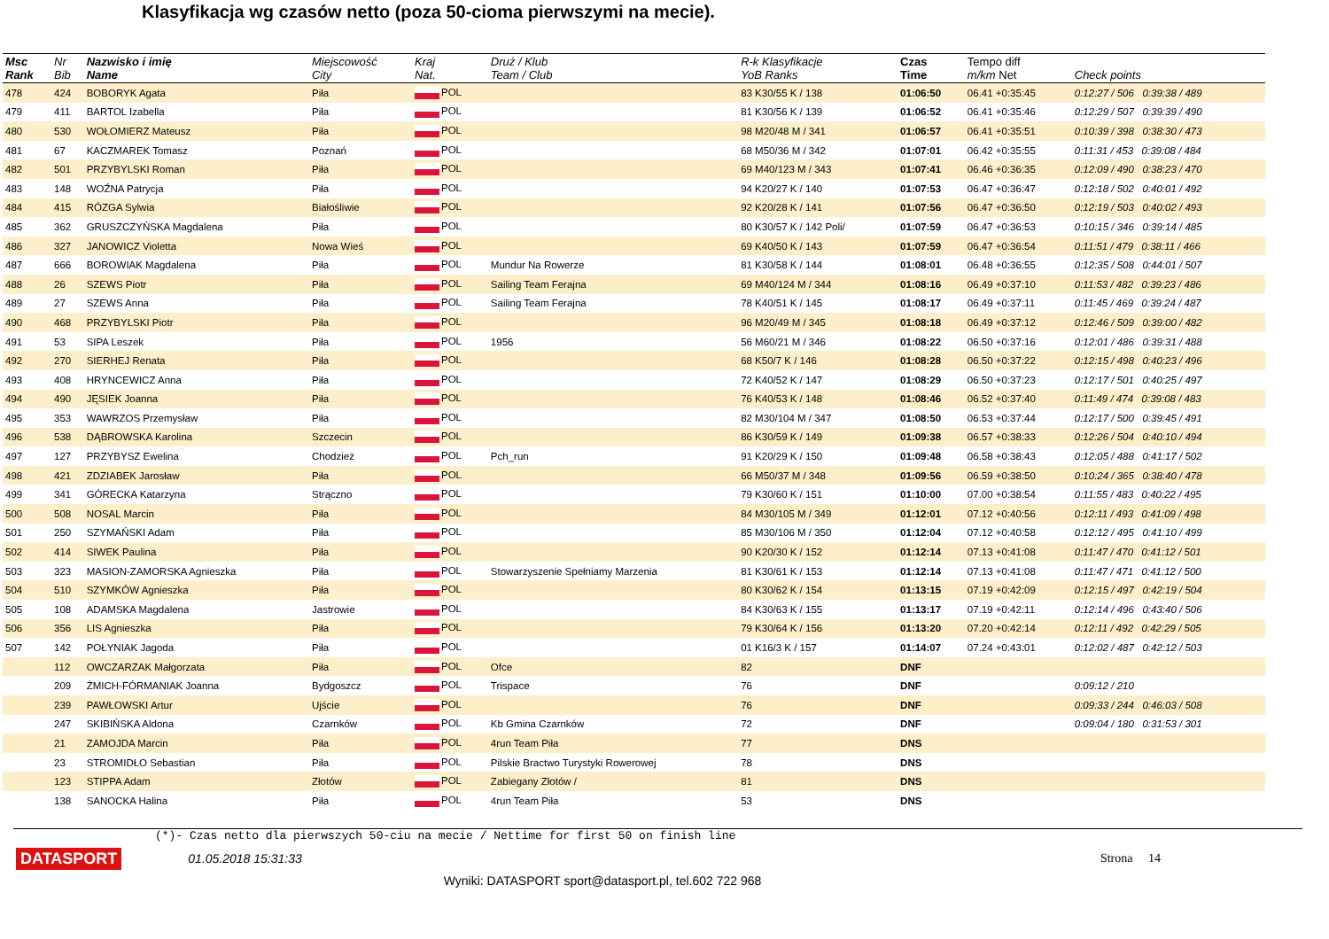Klasyfikacja wg czasów netto (poza 50-cioma pierwszymi na mecie).
| Msc Rank | Nr Bib | Nazwisko i imię Name | Miejscowość City | Kraj Nat. | Druż / Klub Team / Club | R-k Klasyfikacje YoB Ranks | Czas Time | Tempo diff m/km Net | Check points |
| --- | --- | --- | --- | --- | --- | --- | --- | --- | --- |
| 478 | 424 | BOBORYK Agata | Piła | POL | | 83 K30/55 K / 138 | 01:06:50 | 06.41 +0:35:45 | 0:12:27 / 506 0:39:38 / 489 |
| 479 | 411 | BARTOL Izabella | Piła | POL | | 81 K30/56 K / 139 | 01:06:52 | 06.41 +0:35:46 | 0:12:29 / 507 0:39:39 / 490 |
| 480 | 530 | WOŁOMIERZ Mateusz | Piła | POL | | 98 M20/48 M / 341 | 01:06:57 | 06.41 +0:35:51 | 0:10:39 / 398 0:38:30 / 473 |
| 481 | 67 | KACZMAREK Tomasz | Poznań | POL | | 68 M50/36 M / 342 | 01:07:01 | 06.42 +0:35:55 | 0:11:31 / 453 0:39:08 / 484 |
| 482 | 501 | PRZYBYLSKI Roman | Piła | POL | | 69 M40/123 M / 343 | 01:07:41 | 06.46 +0:36:35 | 0:12:09 / 490 0:38:23 / 470 |
| 483 | 148 | WOŹNA Patrycja | Piła | POL | | 94 K20/27 K / 140 | 01:07:53 | 06.47 +0:36:47 | 0:12:18 / 502 0:40:01 / 492 |
| 484 | 415 | RÓZGA Sylwia | Białośliwie | POL | | 92 K20/28 K / 141 | 01:07:56 | 06.47 +0:36:50 | 0:12:19 / 503 0:40:02 / 493 |
| 485 | 362 | GRUSZCZYŃSKA Magdalena | Piła | POL | | 80 K30/57 K / 142 Poli/ | 01:07:59 | 06.47 +0:36:53 | 0:10:15 / 346 0:39:14 / 485 |
| 486 | 327 | JANOWICZ Violetta | Nowa Wieś | POL | | 69 K40/50 K / 143 | 01:07:59 | 06.47 +0:36:54 | 0:11:51 / 479 0:38:11 / 466 |
| 487 | 666 | BOROWIAK Magdalena | Piła | POL | Mundur Na Rowerze | 81 K30/58 K / 144 | 01:08:01 | 06.48 +0:36:55 | 0:12:35 / 508 0:44:01 / 507 |
| 488 | 26 | SZEWS Piotr | Piła | POL | Sailing Team Ferajna | 69 M40/124 M / 344 | 01:08:16 | 06.49 +0:37:10 | 0:11:53 / 482 0:39:23 / 486 |
| 489 | 27 | SZEWS Anna | Piła | POL | Sailing Team Ferajna | 78 K40/51 K / 145 | 01:08:17 | 06.49 +0:37:11 | 0:11:45 / 469 0:39:24 / 487 |
| 490 | 468 | PRZYBYLSKI Piotr | Piła | POL | | 96 M20/49 M / 345 | 01:08:18 | 06.49 +0:37:12 | 0:12:46 / 509 0:39:00 / 482 |
| 491 | 53 | SIPA Leszek | Piła | POL | 1956 | 56 M60/21 M / 346 | 01:08:22 | 06.50 +0:37:16 | 0:12:01 / 486 0:39:31 / 488 |
| 492 | 270 | SIERHEJ Renata | Piła | POL | | 68 K50/7 K / 146 | 01:08:28 | 06.50 +0:37:22 | 0:12:15 / 498 0:40:23 / 496 |
| 493 | 408 | HRYNCEWICZ Anna | Piła | POL | | 72 K40/52 K / 147 | 01:08:29 | 06.50 +0:37:23 | 0:12:17 / 501 0:40:25 / 497 |
| 494 | 490 | JĘSIEK Joanna | Piła | POL | | 76 K40/53 K / 148 | 01:08:46 | 06.52 +0:37:40 | 0:11:49 / 474 0:39:08 / 483 |
| 495 | 353 | WAWRZOS Przemysław | Piła | POL | | 82 M30/104 M / 347 | 01:08:50 | 06.53 +0:37:44 | 0:12:17 / 500 0:39:45 / 491 |
| 496 | 538 | DĄBROWSKA Karolina | Szczecin | POL | | 86 K30/59 K / 149 | 01:09:38 | 06.57 +0:38:33 | 0:12:26 / 504 0:40:10 / 494 |
| 497 | 127 | PRZYBYSZ Ewelina | Chodzież | POL | Pch_run | 91 K20/29 K / 150 | 01:09:48 | 06.58 +0:38:43 | 0:12:05 / 488 0:41:17 / 502 |
| 498 | 421 | ZDZIABEK Jarosław | Piła | POL | | 66 M50/37 M / 348 | 01:09:56 | 06.59 +0:38:50 | 0:10:24 / 365 0:38:40 / 478 |
| 499 | 341 | GÓRECKA Katarzyna | Strączno | POL | | 79 K30/60 K / 151 | 01:10:00 | 07.00 +0:38:54 | 0:11:55 / 483 0:40:22 / 495 |
| 500 | 508 | NOSAL Marcin | Piła | POL | | 84 M30/105 M / 349 | 01:12:01 | 07.12 +0:40:56 | 0:12:11 / 493 0:41:09 / 498 |
| 501 | 250 | SZYMAŃSKI Adam | Piła | POL | | 85 M30/106 M / 350 | 01:12:04 | 07.12 +0:40:58 | 0:12:12 / 495 0:41:10 / 499 |
| 502 | 414 | SIWEK Paulina | Piła | POL | | 90 K20/30 K / 152 | 01:12:14 | 07.13 +0:41:08 | 0:11:47 / 470 0:41:12 / 501 |
| 503 | 323 | MASION-ZAMORSKA Agnieszka | Piła | POL | Stowarzyszenie Spełniamy Marzenia | 81 K30/61 K / 153 | 01:12:14 | 07.13 +0:41:08 | 0:11:47 / 471 0:41:12 / 500 |
| 504 | 510 | SZYMKÓW Agnieszka | Piła | POL | | 80 K30/62 K / 154 | 01:13:15 | 07.19 +0:42:09 | 0:12:15 / 497 0:42:19 / 504 |
| 505 | 108 | ADAMSKA Magdalena | Jastrowie | POL | | 84 K30/63 K / 155 | 01:13:17 | 07.19 +0:42:11 | 0:12:14 / 496 0:43:40 / 506 |
| 506 | 356 | LIS Agnieszka | Piła | POL | | 79 K30/64 K / 156 | 01:13:20 | 07.20 +0:42:14 | 0:12:11 / 492 0:42:29 / 505 |
| 507 | 142 | POŁYNIAK Jagoda | Piła | POL | | 01 K16/3 K / 157 | 01:14:07 | 07.24 +0:43:01 | 0:12:02 / 487 0:42:12 / 503 |
| | 112 | OWCZARZAK Małgorzata | Piła | POL | Ofce | 82 | DNF | | |
| | 209 | ŻMICH-FÓRMANIAK Joanna | Bydgoszcz | POL | Trispace | 76 | DNF | | 0:09:12 / 210 |
| | 239 | PAWŁOWSKI Artur | Ujście | POL | | 76 | DNF | | 0:09:33 / 244 0:46:03 / 508 |
| | 247 | SKIBIŃSKA Aldona | Czarnków | POL | Kb Gmina Czarnków | 72 | DNF | | 0:09:04 / 180 0:31:53 / 301 |
| | 21 | ZAMOJDA Marcin | Piła | POL | 4run Team Piła | 77 | DNS | | |
| | 23 | STROMIDŁO Sebastian | Piła | POL | Pilskie Bractwo Turystyki Rowerowej | 78 | DNS | | |
| | 123 | STIPPA Adam | Złotów | POL | Zabiegany Złotów / | 81 | DNS | | |
| | 138 | SANOCKA Halina | Piła | POL | 4run Team Piła | 53 | DNS | | |
(*)- Czas netto dla pierwszych 50-ciu na mecie / Nettime for first 50 on finish line
DATASPORT 01.05.2018 15:31:33 Strona 14
Wyniki: DATASPORT sport@datasport.pl, tel.602 722 968